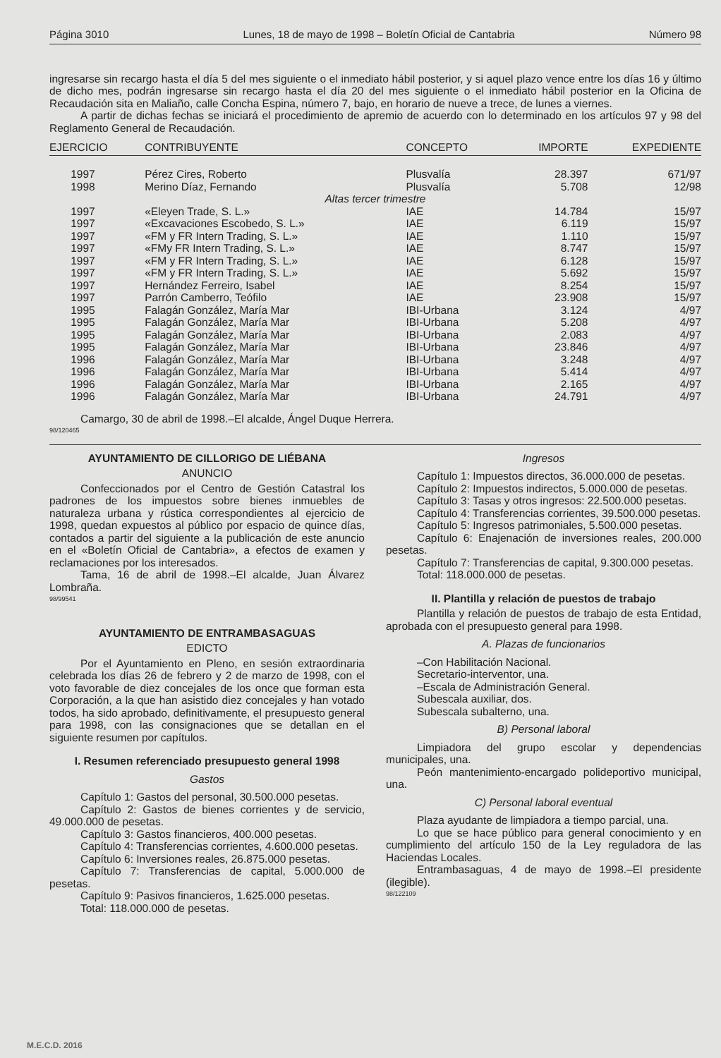Página 3010 Lunes, 18 de mayo de 1998 – Boletín Oficial de Cantabria Número 98
ingresarse sin recargo hasta el día 5 del mes siguiente o el inmediato hábil posterior, y si aquel plazo vence entre los días 16 y último de dicho mes, podrán ingresarse sin recargo hasta el día 20 del mes siguiente o el inmediato hábil posterior en la Oficina de Recaudación sita en Maliaño, calle Concha Espina, número 7, bajo, en horario de nueve a trece, de lunes a viernes.
A partir de dichas fechas se iniciará el procedimiento de apremio de acuerdo con lo determinado en los artículos 97 y 98 del Reglamento General de Recaudación.
| EJERCICIO | CONTRIBUYENTE | CONCEPTO | IMPORTE | EXPEDIENTE |
| --- | --- | --- | --- | --- |
| 1997 | Pérez Cires, Roberto | Plusvalía | 28.397 | 671/97 |
| 1998 | Merino Díaz, Fernando | Plusvalía | 5.708 | 12/98 |
| Altas tercer trimestre | | | | |
| 1997 | «Eleyen Trade, S. L.» | IAE | 14.784 | 15/97 |
| 1997 | «Excavaciones Escobedo, S. L.» | IAE | 6.119 | 15/97 |
| 1997 | «FM y FR Intern Trading, S. L.» | IAE | 1.110 | 15/97 |
| 1997 | «FMy FR Intern Trading, S. L.» | IAE | 8.747 | 15/97 |
| 1997 | «FM y FR Intern Trading, S. L.» | IAE | 6.128 | 15/97 |
| 1997 | «FM y FR Intern Trading, S. L.» | IAE | 5.692 | 15/97 |
| 1997 | Hernández Ferreiro, Isabel | IAE | 8.254 | 15/97 |
| 1997 | Parrón Camberro, Teófilo | IAE | 23.908 | 15/97 |
| 1995 | Falagán González, María Mar | IBI-Urbana | 3.124 | 4/97 |
| 1995 | Falagán González, María Mar | IBI-Urbana | 5.208 | 4/97 |
| 1995 | Falagán González, María Mar | IBI-Urbana | 2.083 | 4/97 |
| 1995 | Falagán González, María Mar | IBI-Urbana | 23.846 | 4/97 |
| 1996 | Falagán González, María Mar | IBI-Urbana | 3.248 | 4/97 |
| 1996 | Falagán González, María Mar | IBI-Urbana | 5.414 | 4/97 |
| 1996 | Falagán González, María Mar | IBI-Urbana | 2.165 | 4/97 |
| 1996 | Falagán González, María Mar | IBI-Urbana | 24.791 | 4/97 |
Camargo, 30 de abril de 1998.–El alcalde, Ángel Duque Herrera.
98/120465
AYUNTAMIENTO DE CILLORIGO DE LIÉBANA
ANUNCIO
Confeccionados por el Centro de Gestión Catastral los padrones de los impuestos sobre bienes inmuebles de naturaleza urbana y rústica correspondientes al ejercicio de 1998, quedan expuestos al público por espacio de quince días, contados a partir del siguiente a la publicación de este anuncio en el «Boletín Oficial de Cantabria», a efectos de examen y reclamaciones por los interesados.
Tama, 16 de abril de 1998.–El alcalde, Juan Álvarez Lombraña.
98/99541
AYUNTAMIENTO DE ENTRAMBASAGUAS
EDICTO
Por el Ayuntamiento en Pleno, en sesión extraordinaria celebrada los días 26 de febrero y 2 de marzo de 1998, con el voto favorable de diez concejales de los once que forman esta Corporación, a la que han asistido diez concejales y han votado todos, ha sido aprobado, definitivamente, el presupuesto general para 1998, con las consignaciones que se detallan en el siguiente resumen por capítulos.
I. Resumen referenciado presupuesto general 1998
Gastos
Capítulo 1: Gastos del personal, 30.500.000 pesetas.
Capítulo 2: Gastos de bienes corrientes y de servicio, 49.000.000 de pesetas.
Capítulo 3: Gastos financieros, 400.000 pesetas.
Capítulo 4: Transferencias corrientes, 4.600.000 pesetas.
Capítulo 6: Inversiones reales, 26.875.000 pesetas.
Capítulo 7: Transferencias de capital, 5.000.000 de pesetas.
Capítulo 9: Pasivos financieros, 1.625.000 pesetas.
Total: 118.000.000 de pesetas.
Ingresos
Capítulo 1: Impuestos directos, 36.000.000 de pesetas.
Capítulo 2: Impuestos indirectos, 5.000.000 de pesetas.
Capítulo 3: Tasas y otros ingresos: 22.500.000 pesetas.
Capítulo 4: Transferencias corrientes, 39.500.000 pesetas.
Capítulo 5: Ingresos patrimoniales, 5.500.000 pesetas.
Capítulo 6: Enajenación de inversiones reales, 200.000 pesetas.
Capítulo 7: Transferencias de capital, 9.300.000 pesetas.
Total: 118.000.000 de pesetas.
II. Plantilla y relación de puestos de trabajo
Plantilla y relación de puestos de trabajo de esta Entidad, aprobada con el presupuesto general para 1998.
A. Plazas de funcionarios
–Con Habilitación Nacional.
Secretario-interventor, una.
–Escala de Administración General.
Subescala auxiliar, dos.
Subescala subalterno, una.
B) Personal laboral
Limpiadora del grupo escolar y dependencias municipales, una.
Peón mantenimiento-encargado polideportivo municipal, una.
C) Personal laboral eventual
Plaza ayudante de limpiadora a tiempo parcial, una.
Lo que se hace público para general conocimiento y en cumplimiento del artículo 150 de la Ley reguladora de las Haciendas Locales.
Entrambasaguas, 4 de mayo de 1998.–El presidente (ilegible).
98/122109
M.E.C.D. 2016